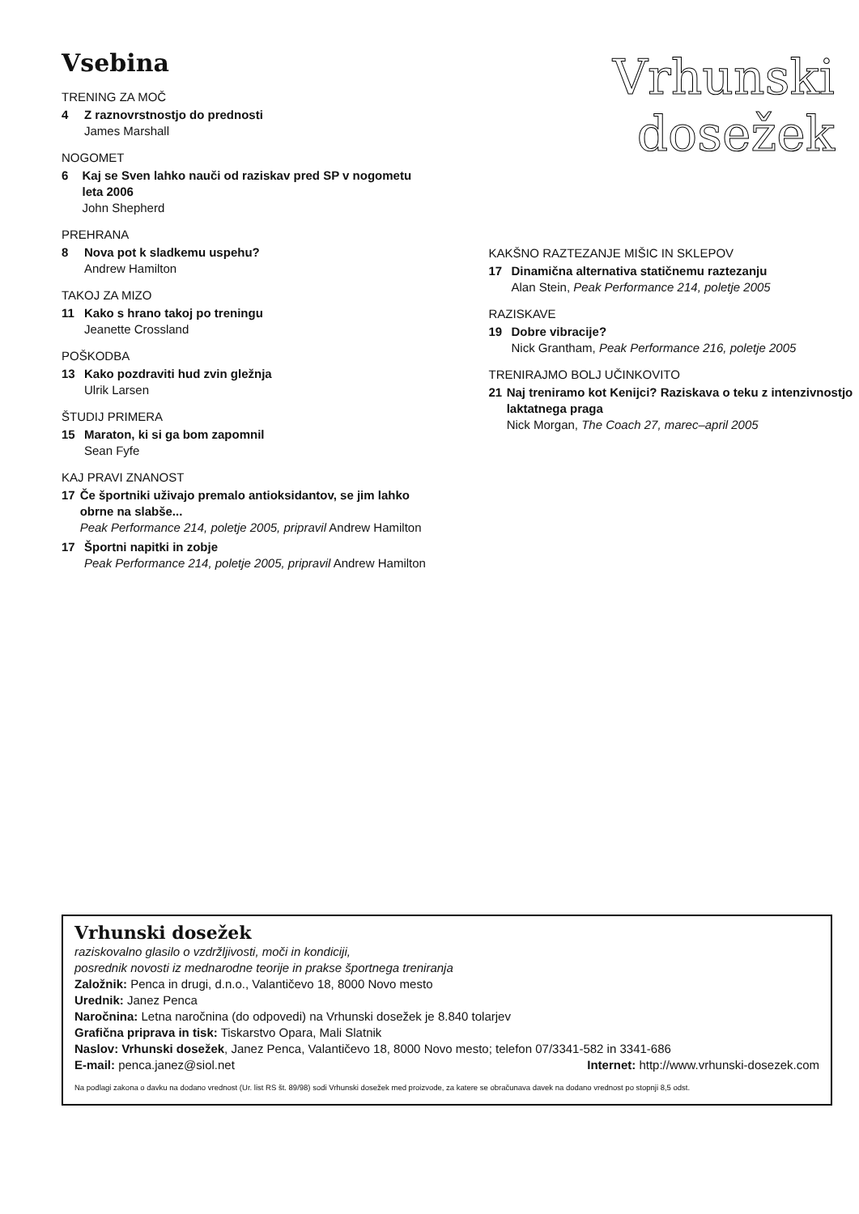Vsebina
TRENING ZA MOČ
4 Z raznovrstnostjo do prednosti
James Marshall
NOGOMET
6 Kaj se Sven lahko nauči od raziskav pred SP v nogometu leta 2006
John Shepherd
PREHRANA
8 Nova pot k sladkemu uspehu?
Andrew Hamilton
TAKOJ ZA MIZO
11 Kako s hrano takoj po treningu
Jeanette Crossland
POŠKODBA
13 Kako pozdraviti hud zvin gležnja
Ulrik Larsen
ŠTUDIJ PRIMERA
15 Maraton, ki si ga bom zapomnil
Sean Fyfe
KAJ PRAVI ZNANOST
17 Če športniki uživajo premalo antioksidantov, se jim lahko obrne na slabše...
Peak Performance 214, poletje 2005, pripravil Andrew Hamilton
17 Športni napitki in zobje
Peak Performance 214, poletje 2005, pripravil Andrew Hamilton
Vrhunski
dosežek
KAKŠNO RAZTEZANJE MIŠIC IN SKLEPOV
17 Dinamična alternativa statičnemu raztezanju
Alan Stein, Peak Performance 214, poletje 2005
RAZISKAVE
19 Dobre vibracije?
Nick Grantham, Peak Performance 216, poletje 2005
TRENIRAJMO BOLJ UČINKOVITO
21 Naj treniramo kot Kenijci? Raziskava o teku z intenzivnostjo laktatnega praga
Nick Morgan, The Coach 27, marec–april 2005
Vrhunski dosežek
raziskovalno glasilo o vzdržljivosti, moči in kondiciji,
posrednik novosti iz mednarodne teorije in prakse športnega treniranja
Založnik: Penca in drugi, d.n.o., Valantičevo 18, 8000 Novo mesto
Urednik: Janez Penca
Naročnina: Letna naročnina (do odpovedi) na Vrhunski dosežek je 8.840 tolarjev
Grafična priprava in tisk: Tiskarstvo Opara, Mali Slatnik
Naslov: Vrhunski dosežek, Janez Penca, Valantičevo 18, 8000 Novo mesto; telefon 07/3341-582 in 3341-686
E-mail: penca.janez@siol.net Internet: http://www.vrhunski-dosezek.com
Na podlagi zakona o davku na dodano vrednost (Ur. list RS št. 89/98) sodi Vrhunski dosežek med proizvode, za katere se obračunava davek na dodano vrednost po stopnji 8,5 odst.